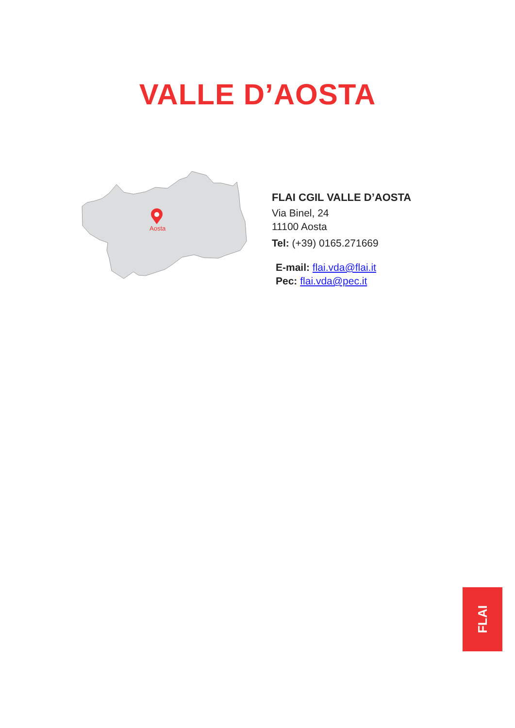VALLE D’AOSTA
Aosta
FLAI CGIL VALLE D’AOSTA
Via Binel, 24
11100 Aosta
Tel: (+39) 0165.271669
E-mail: flai.vda@flai.it
Pec: flai.vda@pec.it
FLAI